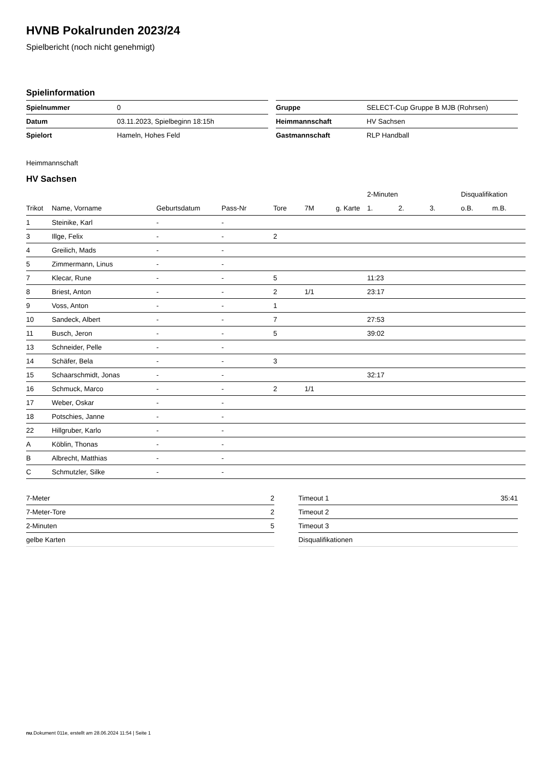HVNB Pokalrunden 2023/24
Spielbericht (noch nicht genehmigt)
Spielinformation
| Spielnummer | 0 |
| Datum | 03.11.2023, Spielbeginn 18:15h |
| Spielort | Hameln, Hohes Feld |
| Gruppe | SELECT-Cup Gruppe B MJB (Rohrsen) |
| Heimmannschaft | HV Sachsen |
| Gastmannschaft | RLP Handball |
Heimmannschaft
HV Sachsen
| | | | | | | | 2-Minuten | | | Disqualifikation | |
| --- | --- | --- | --- | --- | --- | --- | --- | --- | --- | --- | --- |
| Trikot | Name, Vorname | Geburtsdatum | Pass-Nr | Tore | 7M | g. Karte | 1. | 2. | 3. | o.B. | m.B. |
| 1 | Steinike, Karl | - | - | | | | | | | | |
| 3 | Illge, Felix | - | - | 2 | | | | | | | |
| 4 | Greilich, Mads | - | - | | | | | | | | |
| 5 | Zimmermann, Linus | - | - | | | | | | | | |
| 7 | Klecar, Rune | - | - | 5 | | | 11:23 | | | | |
| 8 | Briest, Anton | - | - | 2 | 1/1 | | 23:17 | | | | |
| 9 | Voss, Anton | - | - | 1 | | | | | | | |
| 10 | Sandeck, Albert | - | - | 7 | | | 27:53 | | | | |
| 11 | Busch, Jeron | - | - | 5 | | | 39:02 | | | | |
| 13 | Schneider, Pelle | - | - | | | | | | | | |
| 14 | Schäfer, Bela | - | - | 3 | | | | | | | |
| 15 | Schaarschmidt, Jonas | - | - | | | | 32:17 | | | | |
| 16 | Schmuck, Marco | - | - | 2 | 1/1 | | | | | | |
| 17 | Weber, Oskar | - | - | | | | | | | | |
| 18 | Potschies, Janne | - | - | | | | | | | | |
| 22 | Hillgruber, Karlo | - | - | | | | | | | | |
| A | Köblin, Thonas | - | - | | | | | | | | |
| B | Albrecht, Matthias | - | - | | | | | | | | |
| C | Schmutzler, Silke | - | - | | | | | | | | |
| 7-Meter | 2 |
| 7-Meter-Tore | 2 |
| 2-Minuten | 5 |
| gelbe Karten | |
| Timeout 1 | 35:41 |
| Timeout 2 | |
| Timeout 3 | |
| Disqualifikationen | |
nu.Dokument 011e, erstellt am 28.06.2024 11:54 | Seite 1